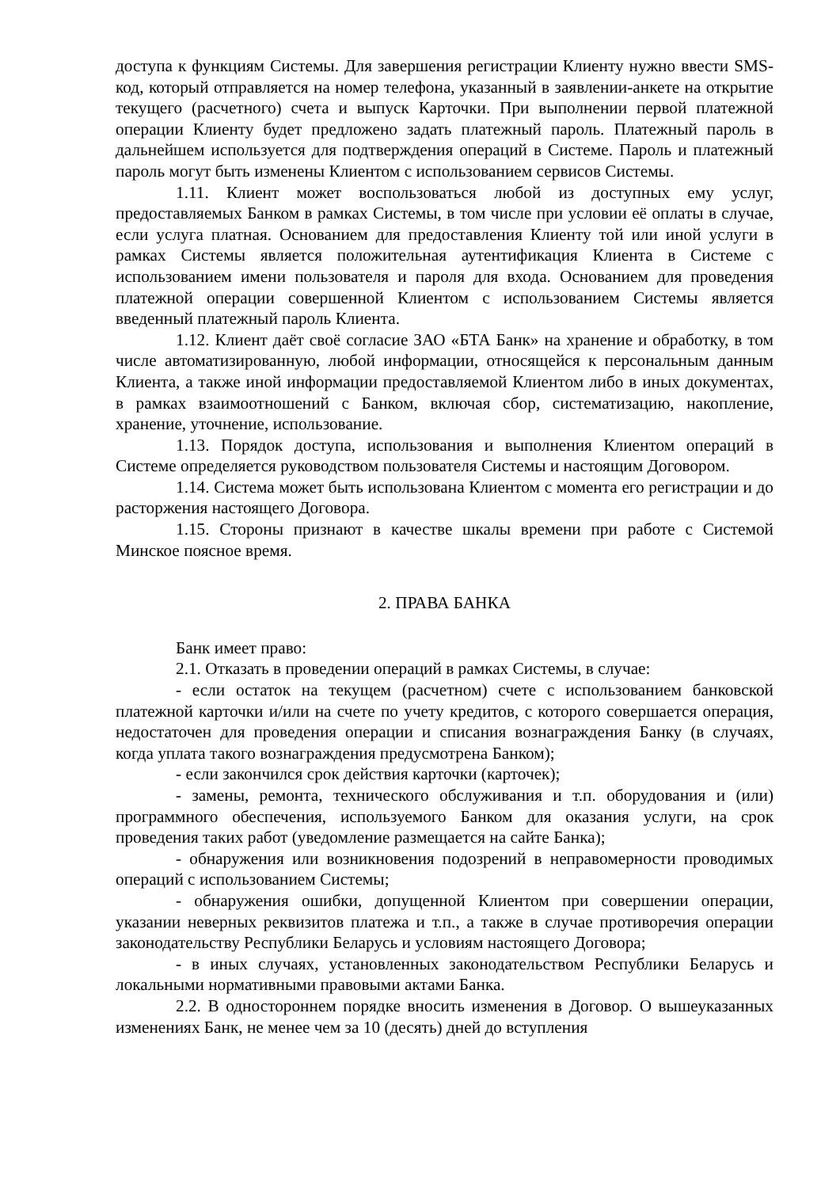доступа к функциям Системы. Для завершения регистрации Клиенту нужно ввести SMS-код, который отправляется на номер телефона, указанный в заявлении-анкете на открытие текущего (расчетного) счета и выпуск Карточки. При выполнении первой платежной операции Клиенту будет предложено задать платежный пароль. Платежный пароль в дальнейшем используется для подтверждения операций в Системе. Пароль и платежный пароль могут быть изменены Клиентом с использованием сервисов Системы.
1.11. Клиент может воспользоваться любой из доступных ему услуг, предоставляемых Банком в рамках Системы, в том числе при условии её оплаты в случае, если услуга платная. Основанием для предоставления Клиенту той или иной услуги в рамках Системы является положительная аутентификация Клиента в Системе с использованием имени пользователя и пароля для входа. Основанием для проведения платежной операции совершенной Клиентом с использованием Системы является введенный платежный пароль Клиента.
1.12. Клиент даёт своё согласие ЗАО «БТА Банк» на хранение и обработку, в том числе автоматизированную, любой информации, относящейся к персональным данным Клиента, а также иной информации предоставляемой Клиентом либо в иных документах, в рамках взаимоотношений с Банком, включая сбор, систематизацию, накопление, хранение, уточнение, использование.
1.13. Порядок доступа, использования и выполнения Клиентом операций в Системе определяется руководством пользователя Системы и настоящим Договором.
1.14. Система может быть использована Клиентом с момента его регистрации и до расторжения настоящего Договора.
1.15. Стороны признают в качестве шкалы времени при работе с Системой Минское поясное время.
2. ПРАВА БАНКА
Банк имеет право:
2.1. Отказать в проведении операций в рамках Системы, в случае:
- если остаток на текущем (расчетном) счете с использованием банковской платежной карточки и/или на счете по учету кредитов, с которого совершается операция, недостаточен для проведения операции и списания вознаграждения Банку (в случаях, когда уплата такого вознаграждения предусмотрена Банком);
- если закончился срок действия карточки (карточек);
- замены, ремонта, технического обслуживания и т.п. оборудования и (или) программного обеспечения, используемого Банком для оказания услуги, на срок проведения таких работ (уведомление размещается на сайте Банка);
- обнаружения или возникновения подозрений в неправомерности проводимых операций с использованием Системы;
- обнаружения ошибки, допущенной Клиентом при совершении операции, указании неверных реквизитов платежа и т.п., а также в случае противоречия операции законодательству Республики Беларусь и условиям настоящего Договора;
- в иных случаях, установленных законодательством Республики Беларусь и локальными нормативными правовыми актами Банка.
2.2. В одностороннем порядке вносить изменения в Договор. О вышеуказанных изменениях Банк, не менее чем за 10 (десять) дней до вступления